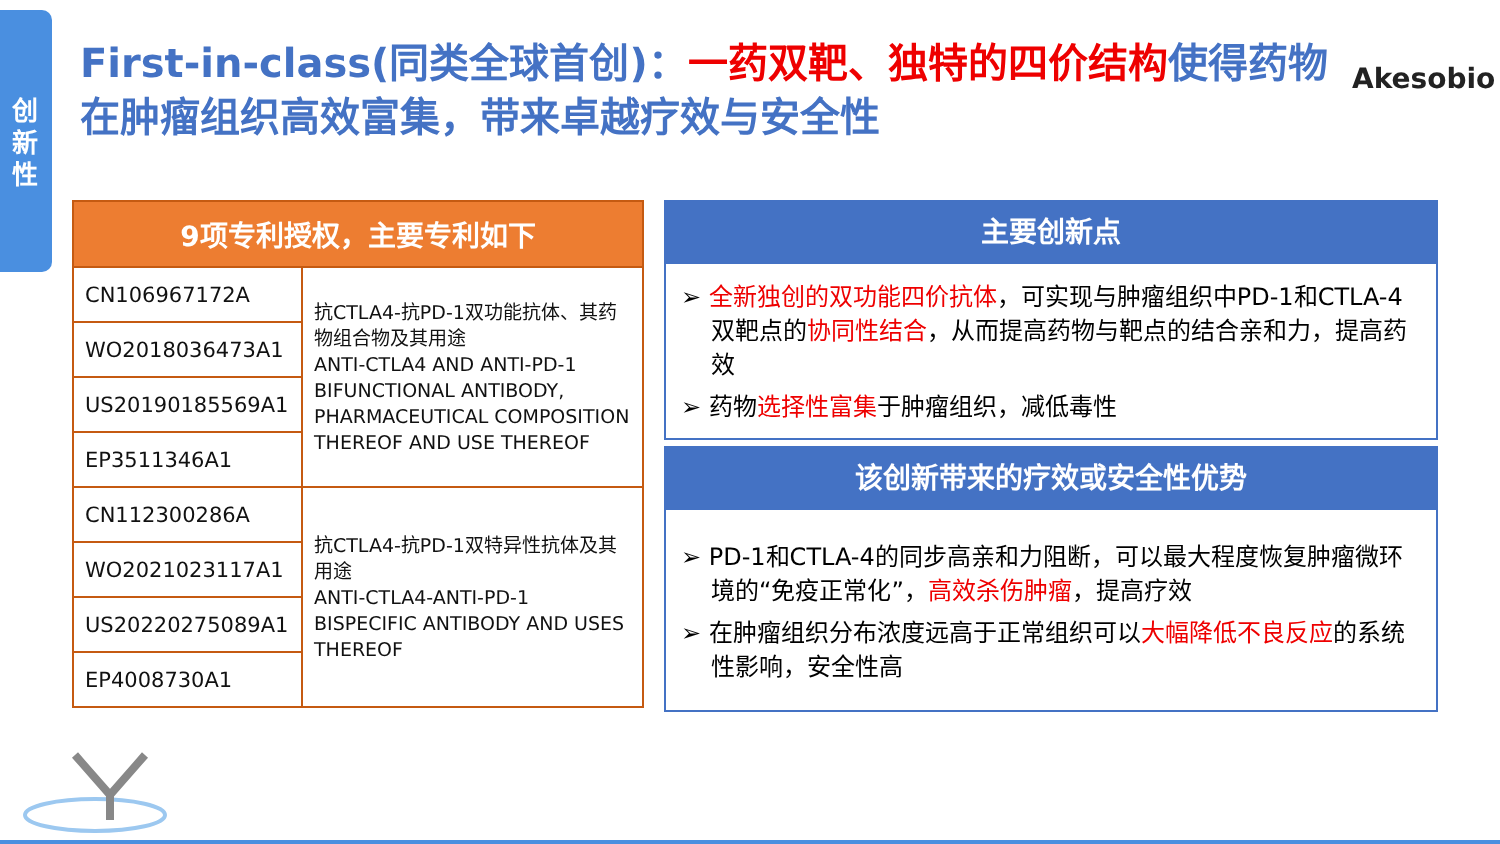创新性
First-in-class(同类全球首创)：一药双靶、独特的四价结构使得药物在肿瘤组织高效富集，带来卓越疗效与安全性
Akesobio
| 9项专利授权，主要专利如下 | |
| --- | --- |
| CN106967172A | 抗CTLA4-抗PD-1双功能抗体、其药物组合物及其用途 ANTI-CTLA4 AND ANTI-PD-1 BIFUNCTIONAL ANTIBODY, PHARMACEUTICAL COMPOSITION THEREOF AND USE THEREOF |
| WO2018036473A1 | |
| US20190185569A1 | |
| EP3511346A1 | |
| CN112300286A | 抗CTLA4-抗PD-1双特异性抗体及其用途 ANTI-CTLA4-ANTI-PD-1 BISPECIFIC ANTIBODY AND USES THEREOF |
| WO2021023117A1 | |
| US20220275089A1 | |
| EP4008730A1 | |
主要创新点
➢ 全新独创的双功能四价抗体，可实现与肿瘤组织中PD-1和CTLA-4双靶点的协同性结合，从而提高药物与靶点的结合亲和力，提高药效
➢ 药物选择性富集于肿瘤组织，减低毒性
该创新带来的疗效或安全性优势
➢ PD-1和CTLA-4的同步高亲和力阻断，可以最大程度恢复肿瘤微环境的“免疫正常化”，高效杀伤肿瘤，提高疗效
➢ 在肿瘤组织分布浓度远高于正常组织可以大幅降低不良反应的系统性影响，安全性高